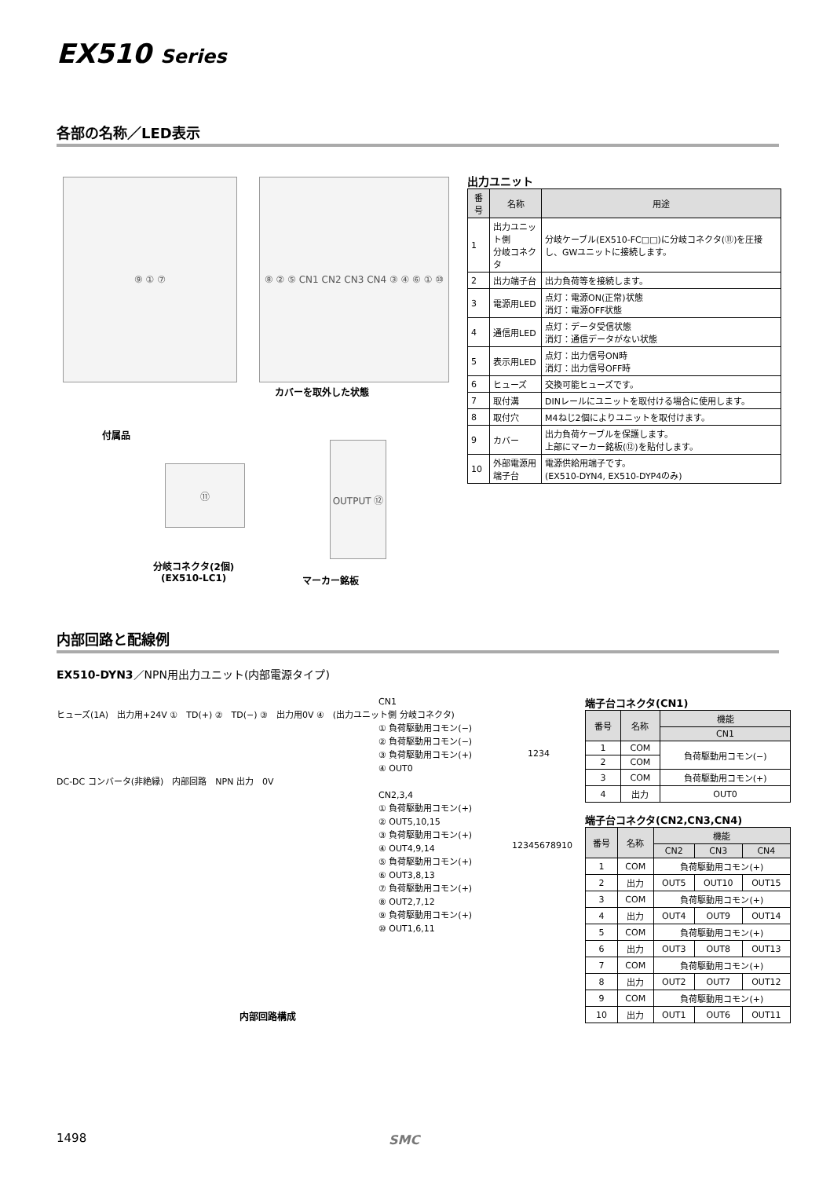EX510 Series
各部の名称／LED表示
⑨ ① ⑦ ⑧ ② ⑤ CN1 CN2 CN3 CN4 ③ ④ ⑥ ① ⑩
カバーを取外した状態
付属品
⑪
OUTPUT ⑫
分岐コネクタ(2個)
(EX510-LC1)
マーカー銘板
出力ユニット
| 番号 | 名称 | 用途 |
| --- | --- | --- |
| 1 | 出力ユニット側 分岐コネクタ | 分岐ケーブル(EX510-FC□□)に分岐コネクタ(⑪)を圧接し、GWユニットに接続します。 |
| 2 | 出力端子台 | 出力負荷等を接続します。 |
| 3 | 電源用LED | 点灯：電源ON(正常)状態 消灯：電源OFF状態 |
| 4 | 通信用LED | 点灯：データ受信状態 消灯：通信データがない状態 |
| 5 | 表示用LED | 点灯：出力信号ON時 消灯：出力信号OFF時 |
| 6 | ヒューズ | 交換可能ヒューズです。 |
| 7 | 取付溝 | DINレールにユニットを取付ける場合に使用します。 |
| 8 | 取付穴 | M4ねじ2個によりユニットを取付けます。 |
| 9 | カバー | 出力負荷ケーブルを保護します。 上部にマーカー銘板(⑫)を貼付します。 |
| 10 | 外部電源用 端子台 | 電源供給用端子です。 (EX510-DYN4, EX510-DYP4のみ) |
内部回路と配線例
EX510-DYN3／NPN用出力ユニット(内部電源タイプ)
CN1
ヒューズ(1A)　出力用+24V ①　TD(+) ②　TD(−) ③　出力用0V ④　(出力ユニット側 分岐コネクタ)
① 負荷駆動用コモン(−)
② 負荷駆動用コモン(−)
③ 負荷駆動用コモン(+)
④ OUT0
DC-DC コンバータ(非絶縁)　内部回路　NPN 出力　0V
CN2,3,4
① 負荷駆動用コモン(+)
② OUT5,10,15
③ 負荷駆動用コモン(+)
④ OUT4,9,14
⑤ 負荷駆動用コモン(+)
⑥ OUT3,8,13
⑦ 負荷駆動用コモン(+)
⑧ OUT2,7,12
⑨ 負荷駆動用コモン(+)
⑩ OUT1,6,11
1234
12345678910
内部回路構成
端子台コネクタ(CN1)
| 番号 | 名称 | 機能 |
| --- | --- | --- |
| | | CN1 |
| 1 | COM | 負荷駆動用コモン(−) |
| 2 | COM | |
| 3 | COM | 負荷駆動用コモン(+) |
| 4 | 出力 | OUT0 |
端子台コネクタ(CN2,CN3,CN4)
| 番号 | 名称 | 機能 | | |
| --- | --- | --- | --- | --- |
| | | CN2 | CN3 | CN4 |
| 1 | COM | 負荷駆動用コモン(+) | | |
| 2 | 出力 | OUT5 | OUT10 | OUT15 |
| 3 | COM | 負荷駆動用コモン(+) | | |
| 4 | 出力 | OUT4 | OUT9 | OUT14 |
| 5 | COM | 負荷駆動用コモン(+) | | |
| 6 | 出力 | OUT3 | OUT8 | OUT13 |
| 7 | COM | 負荷駆動用コモン(+) | | |
| 8 | 出力 | OUT2 | OUT7 | OUT12 |
| 9 | COM | 負荷駆動用コモン(+) | | |
| 10 | 出力 | OUT1 | OUT6 | OUT11 |
1498 SMC